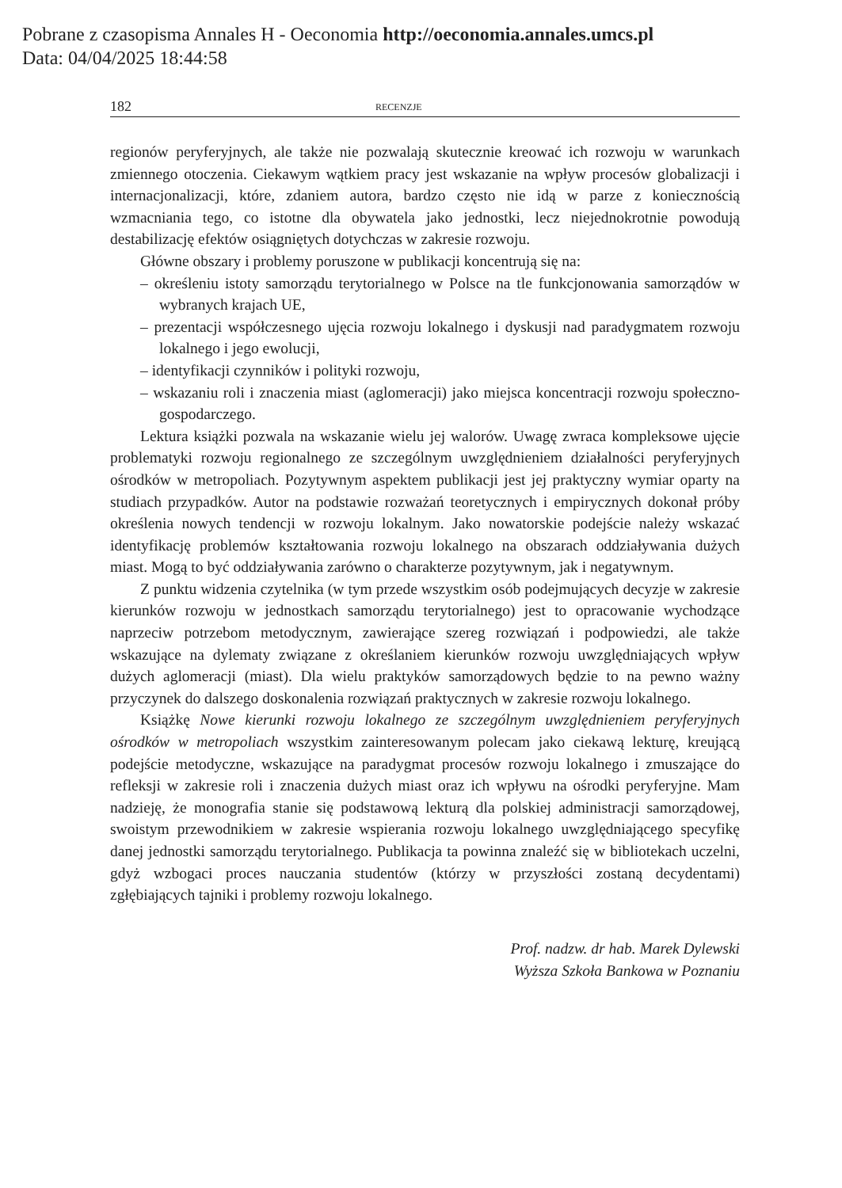Pobrane z czasopisma Annales H - Oeconomia http://oeconomia.annales.umcs.pl
Data: 04/04/2025 18:44:58
182 RECENZJE
regionów peryferyjnych, ale także nie pozwalają skutecznie kreować ich rozwoju w warunkach zmiennego otoczenia. Ciekawym wątkiem pracy jest wskazanie na wpływ procesów globalizacji i internacjonalizacji, które, zdaniem autora, bardzo często nie idą w parze z koniecznością wzmacniania tego, co istotne dla obywatela jako jednostki, lecz niejednokrotnie powodują destabilizację efektów osiągniętych dotychczas w zakresie rozwoju.
Główne obszary i problemy poruszone w publikacji koncentrują się na:
– określeniu istoty samorządu terytorialnego w Polsce na tle funkcjonowania samorządów w wybranych krajach UE,
– prezentacji współczesnego ujęcia rozwoju lokalnego i dyskusji nad paradygmatem rozwoju lokalnego i jego ewolucji,
– identyfikacji czynników i polityki rozwoju,
– wskazaniu roli i znaczenia miast (aglomeracji) jako miejsca koncentracji rozwoju społeczno-gospodarczego.
Lektura książki pozwala na wskazanie wielu jej walorów. Uwagę zwraca kompleksowe ujęcie problematyki rozwoju regionalnego ze szczególnym uwzględnieniem działalności peryferyjnych ośrodków w metropoliach. Pozytywnym aspektem publikacji jest jej praktyczny wymiar oparty na studiach przypadków. Autor na podstawie rozważań teoretycznych i empirycznych dokonał próby określenia nowych tendencji w rozwoju lokalnym. Jako nowatorskie podejście należy wskazać identyfikację problemów kształtowania rozwoju lokalnego na obszarach oddziaływania dużych miast. Mogą to być oddziaływania zarówno o charakterze pozytywnym, jak i negatywnym.
Z punktu widzenia czytelnika (w tym przede wszystkim osób podejmujących decyzje w zakresie kierunków rozwoju w jednostkach samorządu terytorialnego) jest to opracowanie wychodzące naprzeciw potrzebom metodycznym, zawierające szereg rozwiązań i podpowiedzi, ale także wskazujące na dylematy związane z określaniem kierunków rozwoju uwzględniających wpływ dużych aglomeracji (miast). Dla wielu praktyków samorządowych będzie to na pewno ważny przyczynek do dalszego doskonalenia rozwiązań praktycznych w zakresie rozwoju lokalnego.
Książkę Nowe kierunki rozwoju lokalnego ze szczególnym uwzględnieniem peryferyjnych ośrodków w metropoliach wszystkim zainteresowanym polecam jako ciekawą lekturę, kreującą podejście metodyczne, wskazujące na paradygmat procesów rozwoju lokalnego i zmuszające do refleksji w zakresie roli i znaczenia dużych miast oraz ich wpływu na ośrodki peryferyjne. Mam nadzieję, że monografia stanie się podstawową lekturą dla polskiej administracji samorządowej, swoistym przewodnikiem w zakresie wspierania rozwoju lokalnego uwzględniającego specyfikę danej jednostki samorządu terytorialnego. Publikacja ta powinna znaleźć się w bibliotekach uczelni, gdyż wzbogaci proces nauczania studentów (którzy w przyszłości zostaną decydentami) zgłębiających tajniki i problemy rozwoju lokalnego.
Prof. nadzw. dr hab. Marek Dylewski
Wyższa Szkoła Bankowa w Poznaniu